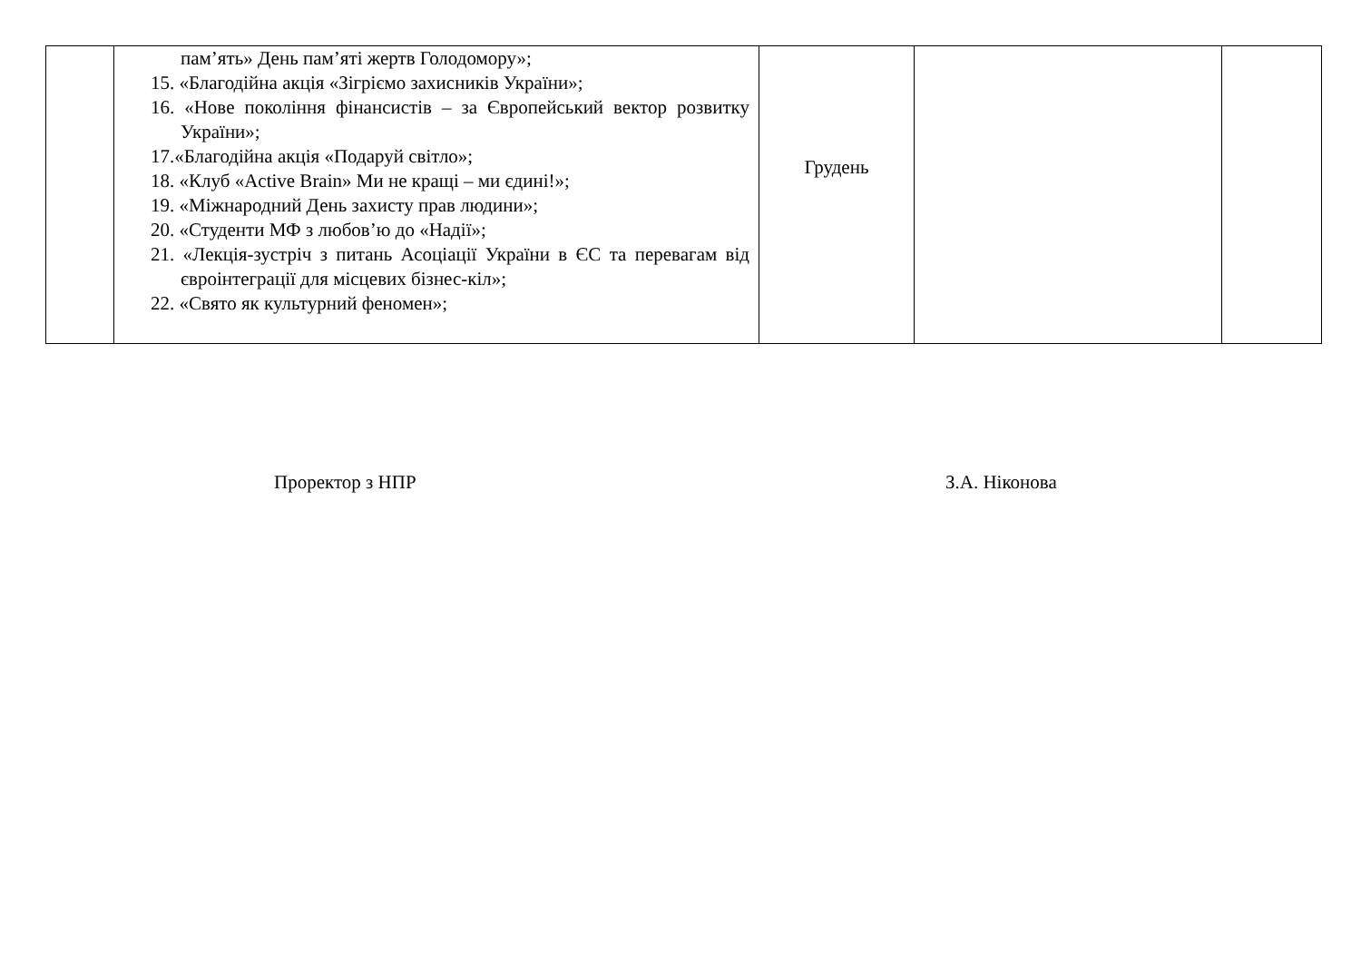| | пам’ять» День пам’яті жертв Голодомору»; 15. «Благодійна акція «Зігріємо захисників України»; 16. «Нове покоління фінансистів – за Європейський вектор розвитку України»; 17.«Благодійна акція «Подаруй світло»; 18. «Клуб «Active Brain» Ми не кращі – ми єдині!»; 19. «Міжнародний День захисту прав людини»; 20. «Студенти МФ з любов’ю до «Надії»; 21. «Лекція-зустріч з питань Асоціації України в ЄС та перевагам від євроінтеграції для місцевих бізнес-кіл»; 22. «Свято як культурний феномен»; | Грудень | | |
Проректор з НПР З.А. Ніконова